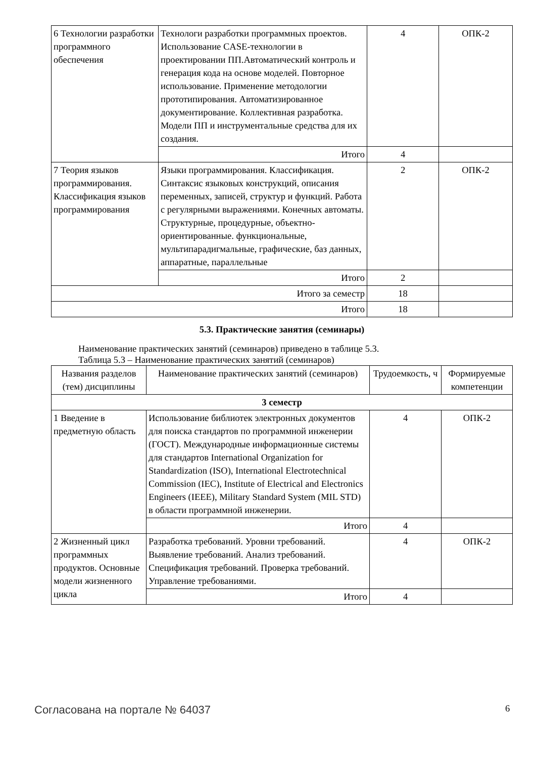| 6 Технологии разработки программного обеспечения | Технологи разработки программных проектов. Использование CASE-технологии в проектировании ПП.Автоматический контроль и генерация кода на основе моделей. Повторное использование. Применение методологии прототипирования. Автоматизированное документирование. Коллективная разработка. Модели ПП и инструментальные средства для их создания. | 4 | ОПК-2 |
| | Итого | 4 | |
| 7 Теория языков программирования. Классификация языков программирования | Языки программирования. Классификация. Синтаксис языковых конструкций, описания переменных, записей, структур и функций. Работа с регулярными выражениями. Конечных автоматы. Структурные, процедурные, объектно-ориентированные. функциональные, мультипарадигмальные, графические, баз данных, аппаратные, параллельные | 2 | ОПК-2 |
| | Итого | 2 | |
| Итого за семестр | | 18 | |
| Итого | | 18 | |
5.3. Практические занятия (семинары)
Наименование практических занятий (семинаров) приведено в таблице 5.3.
Таблица 5.3 – Наименование практических занятий (семинаров)
| Названия разделов (тем) дисциплины | Наименование практических занятий (семинаров) | Трудоемкость, ч | Формируемые компетенции |
| --- | --- | --- | --- |
| 3 семестр | | | |
| 1 Введение в предметную область | Использование библиотек электронных документов для поиска стандартов по программной инженерии (ГОСТ). Международные информационные системы для стандартов International Organization for Standardization (ISO), International Electrotechnical Commission (IEC), Institute of Electrical and Electronics Engineers (IEEE), Military Standard System (MIL STD) в области программной инженерии. | 4 | ОПК-2 |
| | Итого | 4 | |
| 2 Жизненный цикл программных продуктов. Основные модели жизненного цикла | Разработка требований. Уровни требований. Выявление требований. Анализ требований. Спецификация требований. Проверка требований. Управление требованиями. | 4 | ОПК-2 |
| | Итого | 4 | |
Согласована на портале № 64037 6